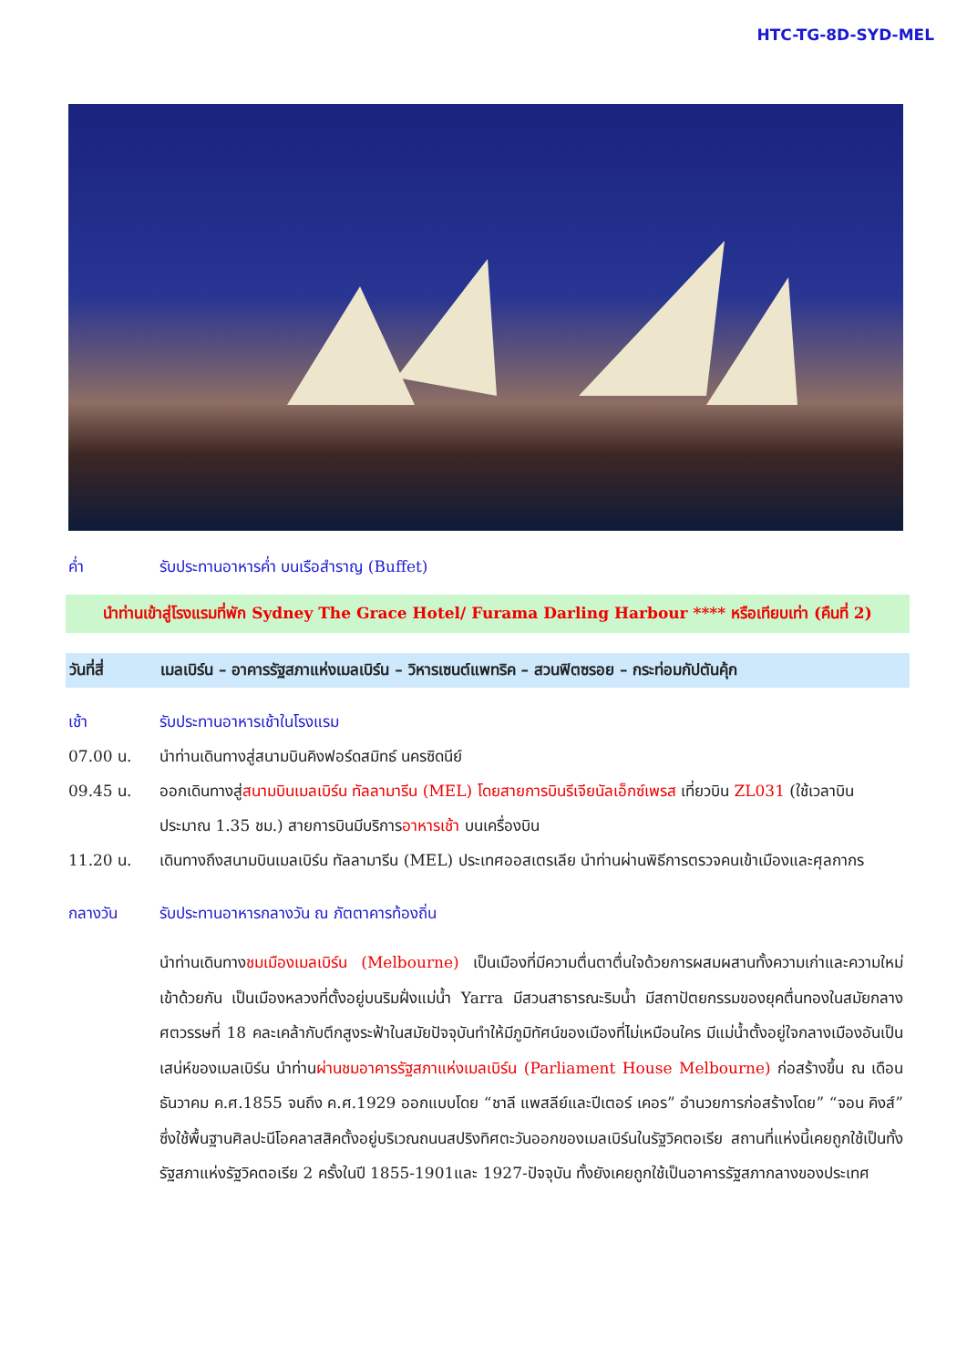HTC-TG-8D-SYD-MEL
ค่ำ รับประทานอาหารค่ำ บนเรือสำราญ (Buffet)
นำท่านเข้าสู่โรงแรมที่พัก Sydney The Grace Hotel/ Furama Darling Harbour **** หรือเทียบเท่า (คืนที่ 2)
วันที่สี่ เมลเบิร์น – อาคารรัฐสภาแห่งเมลเบิร์น – วิหารเซนต์แพทริค – สวนฟิตซรอย – กระท่อมกัปตันคุ้ก
เช้า รับประทานอาหารเช้าในโรงแรม
07.00 น. นำท่านเดินทางสู่สนามบินคิงฟอร์ดสมิทธ์ นครซิดนีย์
09.45 น. ออกเดินทางสู่สนามบินเมลเบิร์น ทัลลามารีน (MEL) โดยสายการบินรีเจียนัลเอ็กซ์เพรส เที่ยวบิน ZL031 (ใช้เวลาบินประมาณ 1.35 ชม.) สายการบินมีบริการอาหารเช้า บนเครื่องบิน
11.20 น. เดินทางถึงสนามบินเมลเบิร์น ทัลลามารีน (MEL) ประเทศออสเตรเลีย นำท่านผ่านพิธีการตรวจคนเข้าเมืองและศุลกากร
กลางวัน รับประทานอาหารกลางวัน ณ ภัตตาคารท้องถิ่น
นำท่านเดินทางชมเมืองเมลเบิร์น (Melbourne) เป็นเมืองที่มีความตื่นตาตื่นใจด้วยการผสมผสานทั้งความเก่าและความใหม่เข้าด้วยกัน เป็นเมืองหลวงที่ตั้งอยู่บนริมฝั่งแม่น้ำ Yarra มีสวนสาธารณะริมน้ำ มีสถาปัตยกรรมของยุคตื่นทองในสมัยกลางศตวรรษที่ 18 คละเคล้ากับตึกสูงระฟ้าในสมัยปัจจุบันทำให้มีภูมิทัศน์ของเมืองที่ไม่เหมือนใคร มีแม่น้ำตั้งอยู่ใจกลางเมืองอันเป็นเสน่ห์ของเมลเบิร์น นำท่านผ่านชมอาคารรัฐสภาแห่งเมลเบิร์น (Parliament House Melbourne) ก่อสร้างขึ้น ณ เดือนธันวาคม ค.ศ.1855 จนถึง ค.ศ.1929 ออกแบบโดย “ชาลี แพสลีย์และปีเตอร์ เคอร” อำนวยการก่อสร้างโดย” “จอน คิงส์” ซึ่งใช้พื้นฐานศิลปะนีโอคลาสสิคตั้งอยู่บริเวณถนนสปริงทิศตะวันออกของเมลเบิร์นในรัฐวิคตอเรีย สถานที่แห่งนี้เคยถูกใช้เป็นทั้งรัฐสภาแห่งรัฐวิคตอเรีย 2 ครั้งในปี 1855-1901และ 1927-ปัจจุบัน ทั้งยังเคยถูกใช้เป็นอาคารรัฐสภากลางของประเทศ